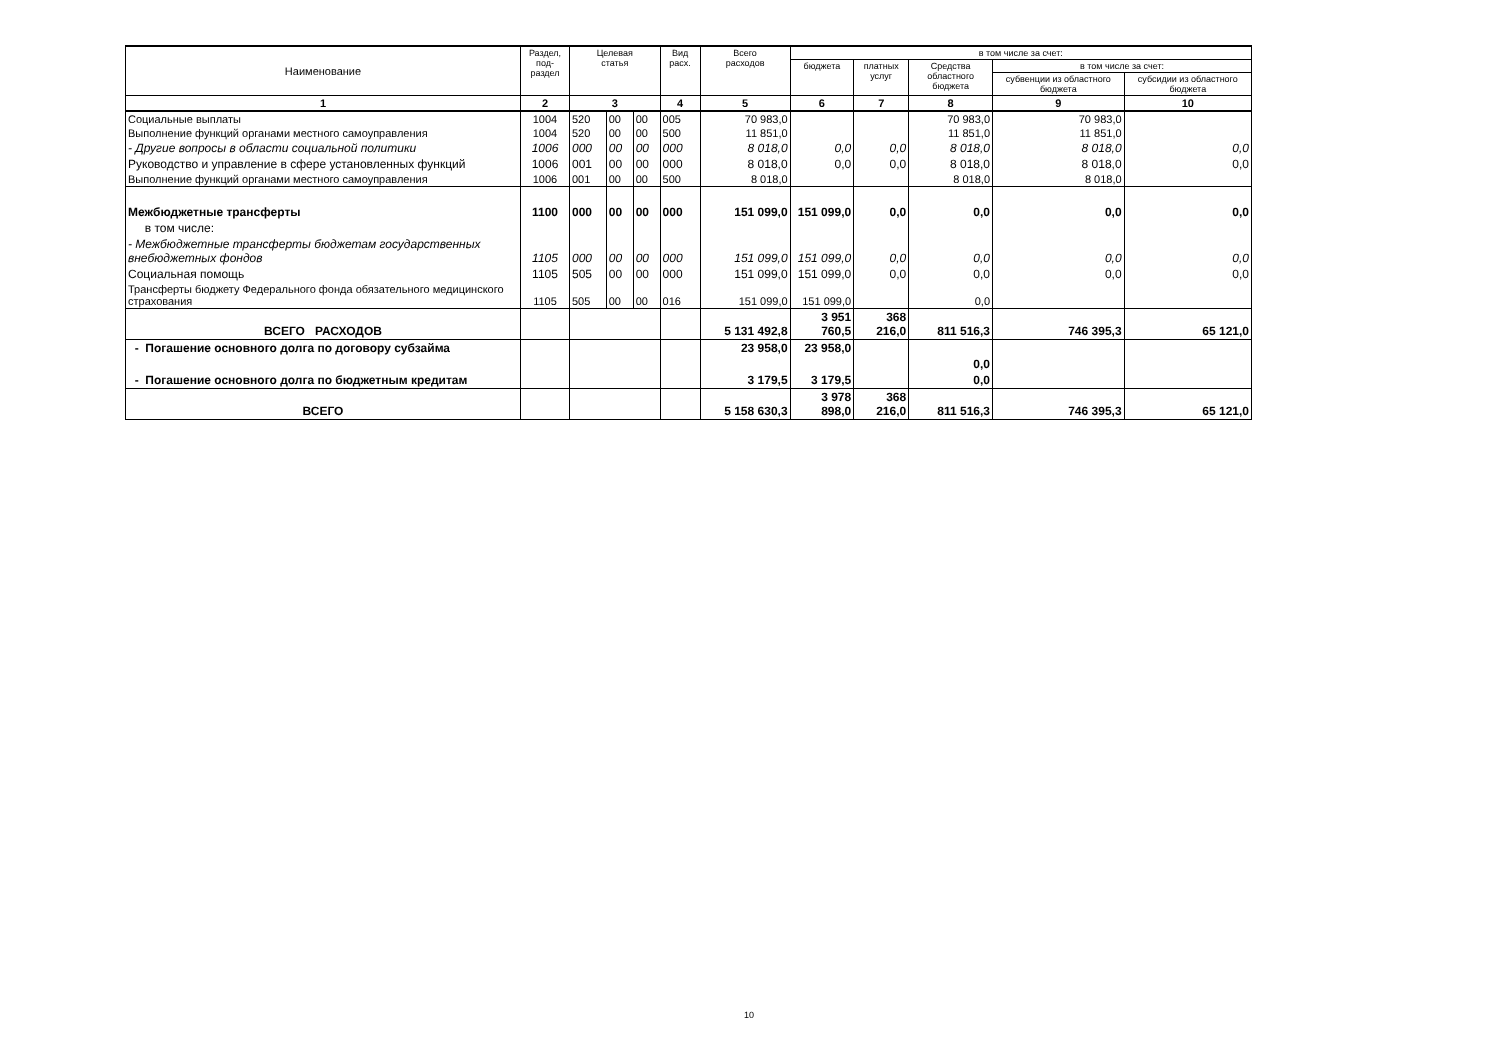| Наименование | Раздел, под- раздел | Целевая статья | | | Вид расх. | Всего расходов | в том числе за счет: | | | | |
| --- | --- | --- | --- | --- | --- | --- | --- | --- | --- | --- | --- |
| | | | | | | | бюджета | платных услуг | Средства областного бюджета | в том числе за счет: | |
| | | | | | | | | | | субвенции из областного бюджета | субсидии из областного бюджета |
| 1 | 2 | 3 | | | 4 | 5 | 6 | 7 | 8 | 9 | 10 |
| Социальные выплаты | 1004 | 520 | 00 | 00 | 005 | 70 983,0 | | | 70 983,0 | 70 983,0 | |
| Выполнение функций органами местного самоуправления | 1004 | 520 | 00 | 00 | 500 | 11 851,0 | | | 11 851,0 | 11 851,0 | |
| - Другие вопросы в области социальной политики | 1006 | 000 | 00 | 00 | 000 | 8 018,0 | 0,0 | 0,0 | 8 018,0 | 8 018,0 | 0,0 |
| Руководство и управление в сфере установленных функций | 1006 | 001 | 00 | 00 | 000 | 8 018,0 | 0,0 | 0,0 | 8 018,0 | 8 018,0 | 0,0 |
| Выполнение функций органами местного самоуправления | 1006 | 001 | 00 | 00 | 500 | 8 018,0 | | | 8 018,0 | 8 018,0 | |
| Межбюджетные трансферты | 1100 | 000 | 00 | 00 | 000 | 151 099,0 | 151 099,0 | 0,0 | 0,0 | 0,0 | 0,0 |
| в том числе: | | | | | | | | | | | |
| - Межбюджетные трансферты бюджетам государственных внебюджетных фондов | 1105 | 000 | 00 | 00 | 000 | 151 099,0 | 151 099,0 | 0,0 | 0,0 | 0,0 | 0,0 |
| Социальная помощь | 1105 | 505 | 00 | 00 | 000 | 151 099,0 | 151 099,0 | 0,0 | 0,0 | 0,0 | 0,0 |
| Трансферты бюджету Федерального фонда обязательного медицинского страхования | 1105 | 505 | 00 | 00 | 016 | 151 099,0 | 151 099,0 | | 0,0 | | |
| ВСЕГО РАСХОДОВ | | | | | | 5 131 492,8 | 3 951 760,5 | 368 216,0 | 811 516,3 | 746 395,3 | 65 121,0 |
| - Погашение основного долга по договору субзайма | | | | | | 23 958,0 | 23 958,0 | | 0,0 | | |
| - Погашение основного долга по бюджетным кредитам | | | | | | 3 179,5 | 3 179,5 | | 0,0 | | |
| ВСЕГО | | | | | | 5 158 630,3 | 3 978 898,0 | 368 216,0 | 811 516,3 | 746 395,3 | 65 121,0 |
10